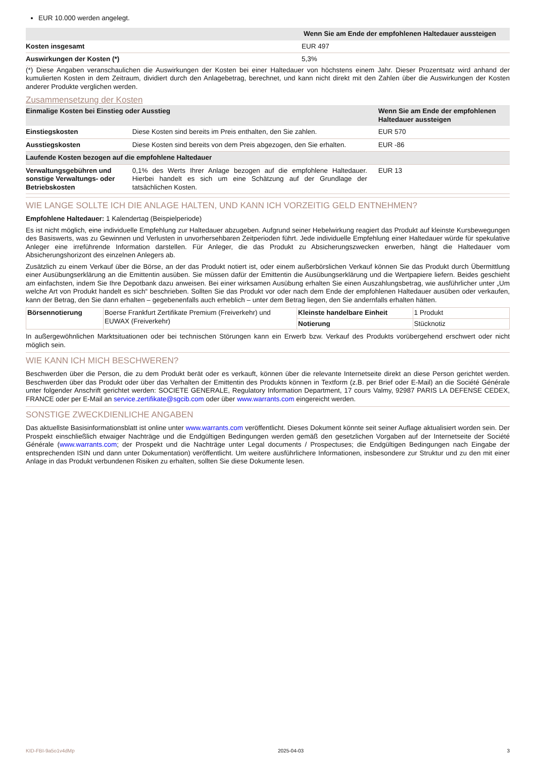EUR 10.000 werden angelegt.
| | Wenn Sie am Ende der empfohlenen Haltedauer aussteigen |
| --- | --- |
| Kosten insgesamt | EUR 497 |
| Auswirkungen der Kosten (*) | 5,3% |
(*) Diese Angaben veranschaulichen die Auswirkungen der Kosten bei einer Haltedauer von höchstens einem Jahr. Dieser Prozentsatz wird anhand der kumulierten Kosten in dem Zeitraum, dividiert durch den Anlagebetrag, berechnet, und kann nicht direkt mit den Zahlen über die Auswirkungen der Kosten anderer Produkte verglichen werden.
Zusammensetzung der Kosten
| Einmalige Kosten bei Einstieg oder Ausstieg | | Wenn Sie am Ende der empfohlenen Haltedauer aussteigen |
| --- | --- | --- |
| Einstiegskosten | Diese Kosten sind bereits im Preis enthalten, den Sie zahlen. | EUR 570 |
| Ausstiegskosten | Diese Kosten sind bereits von dem Preis abgezogen, den Sie erhalten. | EUR -86 |
| Laufende Kosten bezogen auf die empfohlene Haltedauer | | |
| Verwaltungsgebühren und sonstige Verwaltungs- oder Betriebskosten | 0,1% des Werts Ihrer Anlage bezogen auf die empfohlene Haltedauer. Hierbei handelt es sich um eine Schätzung auf der Grundlage der tatsächlichen Kosten. | EUR 13 |
WIE LANGE SOLLTE ICH DIE ANLAGE HALTEN, UND KANN ICH VORZEITIG GELD ENTNEHMEN?
Empfohlene Haltedauer: 1 Kalendertag (Beispielperiode)
Es ist nicht möglich, eine individuelle Empfehlung zur Haltedauer abzugeben. Aufgrund seiner Hebelwirkung reagiert das Produkt auf kleinste Kursbewegungen des Basiswerts, was zu Gewinnen und Verlusten in unvorhersehbaren Zeitperioden führt. Jede individuelle Empfehlung einer Haltedauer würde für spekulative Anleger eine irreführende Information darstellen. Für Anleger, die das Produkt zu Absicherungszwecken erwerben, hängt die Haltedauer vom Absicherungshorizont des einzelnen Anlegers ab.
Zusätzlich zu einem Verkauf über die Börse, an der das Produkt notiert ist, oder einem außerbörslichen Verkauf können Sie das Produkt durch Übermittlung einer Ausübungserklärung an die Emittentin ausüben. Sie müssen dafür der Emittentin die Ausübungserklärung und die Wertpapiere liefern. Beides geschieht am einfachsten, indem Sie Ihre Depotbank dazu anweisen. Bei einer wirksamen Ausübung erhalten Sie einen Auszahlungsbetrag, wie ausführlicher unter „Um welche Art von Produkt handelt es sich“ beschrieben. Sollten Sie das Produkt vor oder nach dem Ende der empfohlenen Haltedauer ausüben oder verkaufen, kann der Betrag, den Sie dann erhalten – gegebenenfalls auch erheblich – unter dem Betrag liegen, den Sie andernfalls erhalten hätten.
| Börsennotierung | Boerse Frankfurt Zertifikate Premium (Freiverkehr) und EUWAX (Freiverkehr) | Kleinste handelbare Einheit | 1 Produkt |
| | | Notierung | Stücknotiz |
In außergewöhnlichen Marktsituationen oder bei technischen Störungen kann ein Erwerb bzw. Verkauf des Produkts vorübergehend erschwert oder nicht möglich sein.
WIE KANN ICH MICH BESCHWEREN?
Beschwerden über die Person, die zu dem Produkt berät oder es verkauft, können über die relevante Internetseite direkt an diese Person gerichtet werden. Beschwerden über das Produkt oder über das Verhalten der Emittentin des Produkts können in Textform (z.B. per Brief oder E-Mail) an die Société Générale unter folgender Anschrift gerichtet werden: SOCIETE GENERALE, Regulatory Information Department, 17 cours Valmy, 92987 PARIS LA DEFENSE CEDEX, FRANCE oder per E-Mail an service.zertifikate@sgcib.com oder über www.warrants.com eingereicht werden.
SONSTIGE ZWECKDIENLICHE ANGABEN
Das aktuellste Basisinformationsblatt ist online unter www.warrants.com veröffentlicht. Dieses Dokument könnte seit seiner Auflage aktualisiert worden sein. Der Prospekt einschließlich etwaiger Nachträge und die Endgültigen Bedingungen werden gemäß den gesetzlichen Vorgaben auf der Internetseite der Société Générale (www.warrants.com; der Prospekt und die Nachträge unter Legal documents / Prospectuses; die Endgültigen Bedingungen nach Eingabe der entsprechenden ISIN und dann unter Dokumentation) veröffentlicht. Um weitere ausführlichere Informationen, insbesondere zur Struktur und zu den mit einer Anlage in das Produkt verbundenen Risiken zu erhalten, sollten Sie diese Dokumente lesen.
KID-FBI-9a5o1v4dMp 2025-04-03 3